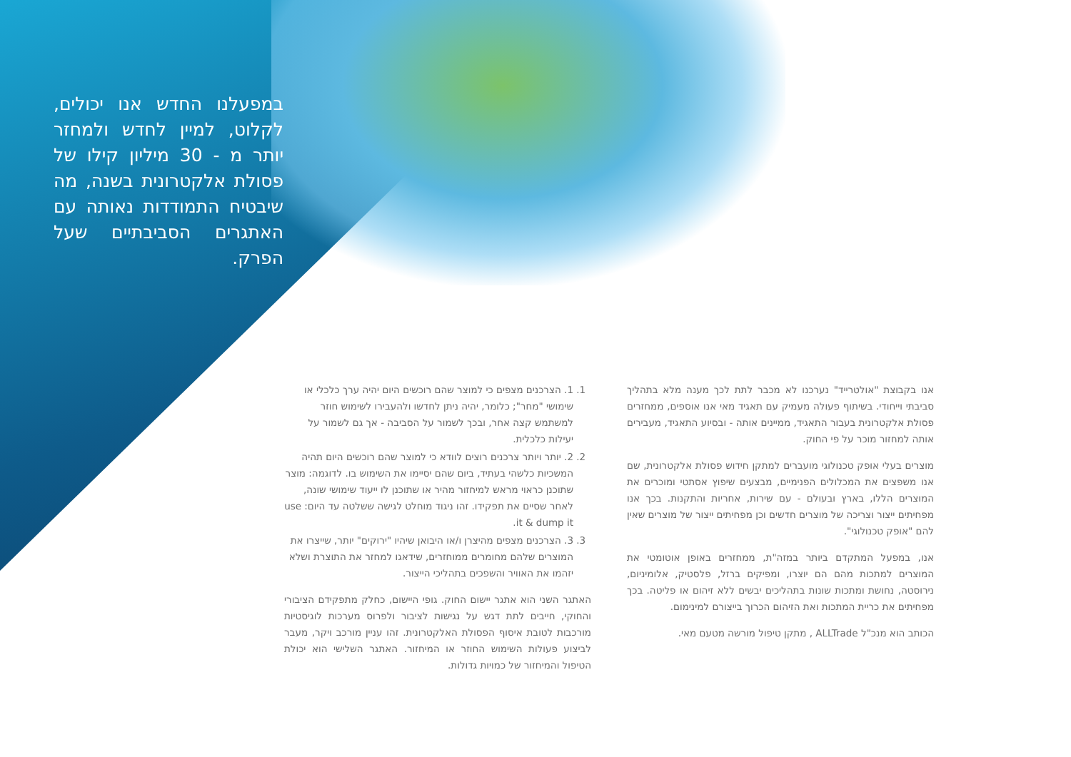במפעלנו החדש אנו יכולים, לקלוט, למיין לחדש ולמחזר יותר מ - 30 מיליון קילו של פסולת אלקטרונית בשנה, מה שיבטיח התמודדות נאותה עם האתגרים הסביבתיים שעל הפרק.
1. 1. הצרכנים מצפים כי למוצר שהם רוכשים היום יהיה ערך כלכלי או שימושי "מחר"; כלומר, יהיה ניתן לחדשו ולהעבירו לשימוש חוזר למשתמש קצה אחר, ובכך לשמור על הסביבה - אך גם לשמור על יעילות כלכלית.
2. 2. יותר ויותר צרכנים רוצים לוודא כי למוצר שהם רוכשים היום תהיה המשכיות כלשהי בעתיד, ביום שהם יסיימו את השימוש בו. לדוגמה: מוצר שתוכנן כראוי מראש למיחזור מהיר או שתוכנן לו ייעוד שימושי שונה, לאחר שסיים את תפקידו. זהו ניגוד מוחלט לגישה ששלטה עד היום: use it & dump it.
3. 3. הצרכנים מצפים מהיצרן ו/או היבואן שיהיו "ירוקים" יותר, שייצרו את המוצרים שלהם מחומרים ממוחזרים, שידאגו למחזר את התוצרת ושלא יזהמו את האוויר והשפכים בתהליכי הייצור.
האתגר השני הוא אתגר יישום החוק. גופי היישום, כחלק מתפקידם הציבורי והחוקי, חייבים לתת דגש על נגישות לציבור ולפרוס מערכות לוגיסטיות מורכבות לטובת איסוף הפסולת האלקטרונית. זהו עניין מורכב ויקר, מעבר לביצוע פעולות השימוש החוזר או המיחזור. האתגר השלישי הוא יכולת הטיפול והמיחזור של כמויות גדולות.
אנו בקבוצת "אולטרייד" נערכנו לא מכבר לתת לכך מענה מלא בתהליך סביבתי וייחודי. בשיתוף פעולה מעמיק עם תאגיד מאי אנו אוספים, ממחזרים פסולת אלקטרונית בעבור התאגיד, ממיינים אותה - ובסיוע התאגיד, מעבירים אותה למחזור מוכר על פי החוק.
מוצרים בעלי אופק טכנולוגי מועברים למתקן חידוש פסולת אלקטרונית, שם אנו משפצים את המכלולים הפנימיים, מבצעים שיפוץ אסתטי ומוכרים את המוצרים הללו, בארץ ובעולם - עם שירות, אחריות והתקנות. בכך אנו מפחיתים ייצור וצריכה של מוצרים חדשים וכן מפחיתים ייצור של מוצרים שאין להם "אופק טכנולוגי".
אנו, במפעל המתקדם ביותר במזה"ת, ממחזרים באופן אוטומטי את המוצרים למתכות מהם הם יוצרו, ומפיקים ברזל, פלסטיק, אלומיניום, נירוסטה, נחושת ומתכות שונות בתהליכים יבשים ללא זיהום או פליטה. בכך מפחיתים את כריית המתכות ואת הזיהום הכרוך בייצורם למינימום.
הכותב הוא מנכ"ל ALLTrade , מתקן טיפול מורשה מטעם מאי.